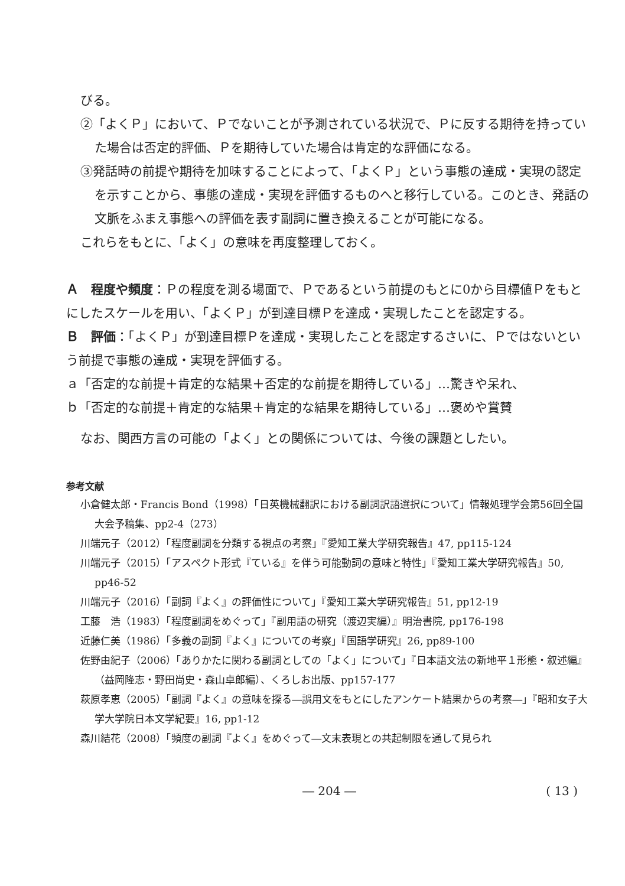びる。
②「よくＰ」において、Ｐでないことが予測されている状況で、Ｐに反する期待を持っていた場合は否定的評価、Ｐを期待していた場合は肯定的な評価になる。
③発話時の前提や期待を加味することによって、「よくＰ」という事態の達成・実現の認定を示すことから、事態の達成・実現を評価するものへと移行している。このとき、発話の文脈をふまえ事態への評価を表す副詞に置き換えることが可能になる。
これらをもとに、「よく」の意味を再度整理しておく。
Ａ　程度や頻度：Ｐの程度を測る場面で、Ｐであるという前提のもとに0から目標値Ｐをもとにしたスケールを用い、「よくＰ」が到達目標Ｐを達成・実現したことを認定する。
Ｂ　評価：「よくＰ」が到達目標Ｐを達成・実現したことを認定するさいに、Ｐではないという前提で事態の達成・実現を評価する。
ａ「否定的な前提＋肯定的な結果＋否定的な前提を期待している」…驚きや呆れ、
ｂ「否定的な前提＋肯定的な結果＋肯定的な結果を期待している」…褒めや賞賛
なお、関西方言の可能の「よく」との関係については、今後の課題としたい。
参考文献
小倉健太郎・Francis Bond（1998）「日英機械翻訳における副詞訳語選択について」情報処理学会第56回全国大会予稿集、pp2-4（273）
川端元子（2012）「程度副詞を分類する視点の考察」『愛知工業大学研究報告』47, pp115-124
川端元子（2015）「アスペクト形式『ている』を伴う可能動詞の意味と特性」『愛知工業大学研究報告』50, pp46-52
川端元子（2016）「副詞『よく』の評価性について」『愛知工業大学研究報告』51, pp12-19
工藤　浩（1983）「程度副詞をめぐって」『副用語の研究（渡辺実編）』明治書院, pp176-198
近藤仁美（1986）「多義の副詞『よく』についての考察」『国語学研究』26, pp89-100
佐野由紀子（2006）「ありかたに関わる副詞としての「よく」について」『日本語文法の新地平１形態・叙述編』（益岡隆志・野田尚史・森山卓郎編）、くろしお出版、pp157-177
萩原孝恵（2005）「副詞『よく』の意味を探る―誤用文をもとにしたアンケート結果からの考察―」『昭和女子大学大学院日本文学紀要』16, pp1-12
森川結花（2008）「頻度の副詞『よく』をめぐって―文末表現との共起制限を通して見られ
― 204 ― ( 13 )